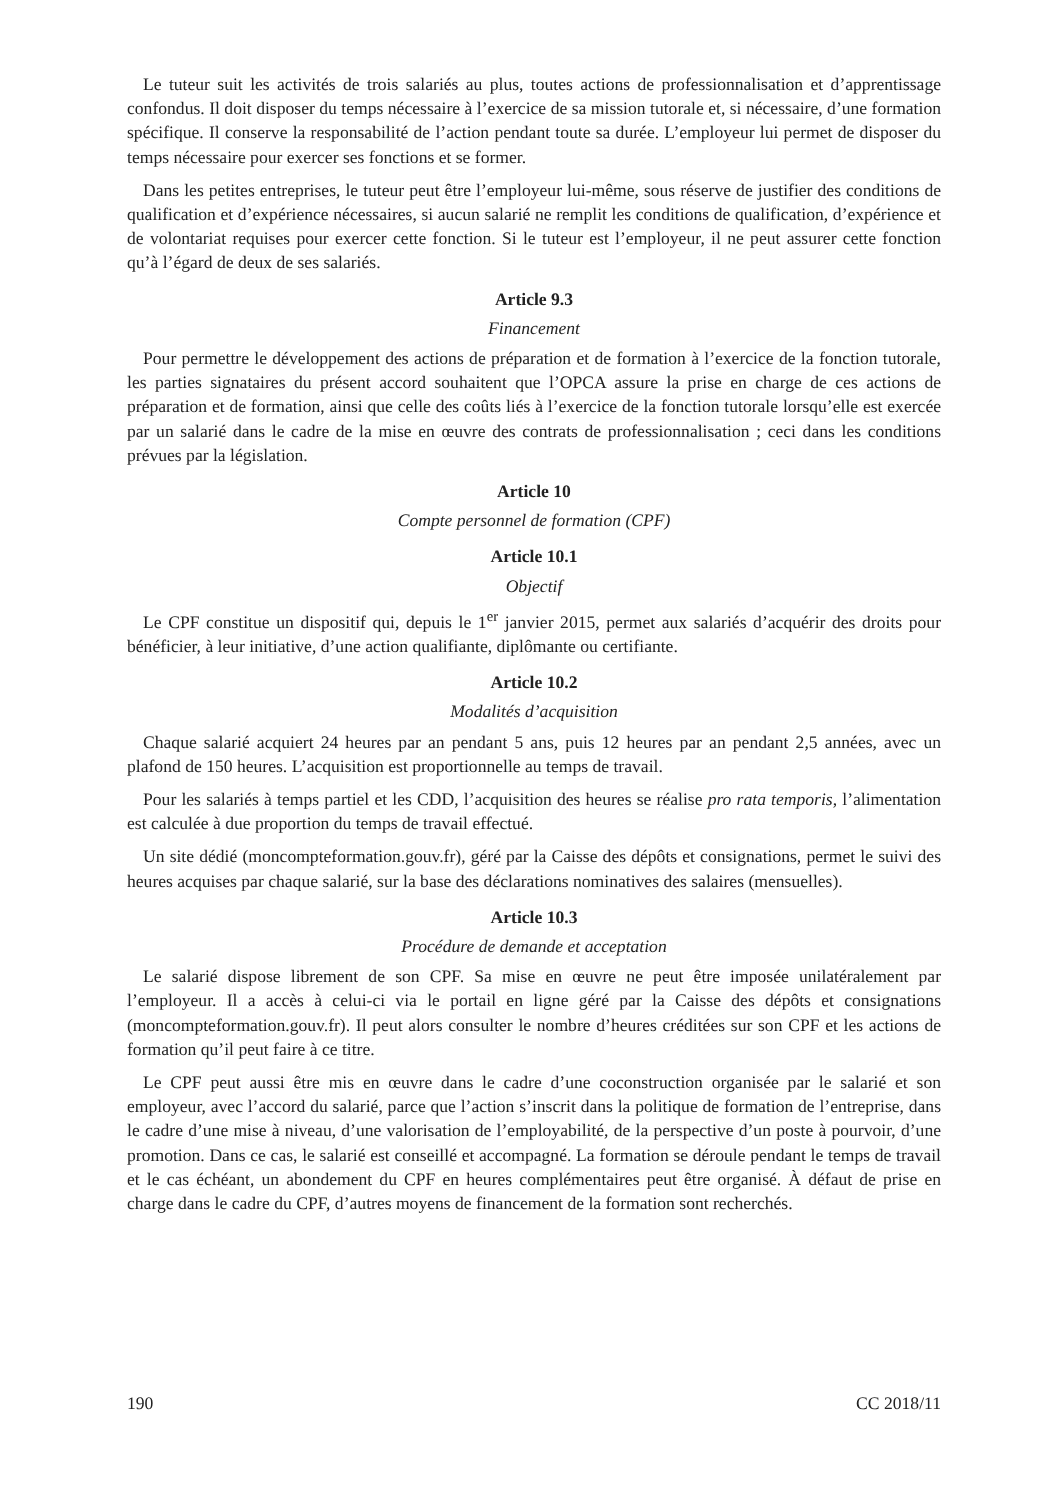Le tuteur suit les activités de trois salariés au plus, toutes actions de professionnalisation et d’apprentissage confondus. Il doit disposer du temps nécessaire à l’exercice de sa mission tutorale et, si nécessaire, d’une formation spécifique. Il conserve la responsabilité de l’action pendant toute sa durée. L’employeur lui permet de disposer du temps nécessaire pour exercer ses fonctions et se former.
Dans les petites entreprises, le tuteur peut être l’employeur lui-même, sous réserve de justifier des conditions de qualification et d’expérience nécessaires, si aucun salarié ne remplit les conditions de qualification, d’expérience et de volontariat requises pour exercer cette fonction. Si le tuteur est l’employeur, il ne peut assurer cette fonction qu’à l’égard de deux de ses salariés.
Article 9.3
Financement
Pour permettre le développement des actions de préparation et de formation à l’exercice de la fonction tutorale, les parties signataires du présent accord souhaitent que l’OPCA assure la prise en charge de ces actions de préparation et de formation, ainsi que celle des coûts liés à l’exercice de la fonction tutorale lorsqu’elle est exercée par un salarié dans le cadre de la mise en œuvre des contrats de professionnalisation ; ceci dans les conditions prévues par la législation.
Article 10
Compte personnel de formation (CPF)
Article 10.1
Objectif
Le CPF constitue un dispositif qui, depuis le 1<sup>er</sup> janvier 2015, permet aux salariés d’acquérir des droits pour bénéficier, à leur initiative, d’une action qualifiante, diplômante ou certifiante.
Article 10.2
Modalités d’acquisition
Chaque salarié acquiert 24 heures par an pendant 5 ans, puis 12 heures par an pendant 2,5 années, avec un plafond de 150 heures. L’acquisition est proportionnelle au temps de travail.
Pour les salariés à temps partiel et les CDD, l’acquisition des heures se réalise pro rata temporis, l’alimentation est calculée à due proportion du temps de travail effectué.
Un site dédié (moncompteformation.gouv.fr), géré par la Caisse des dépôts et consignations, permet le suivi des heures acquises par chaque salarié, sur la base des déclarations nominatives des salaires (mensuelles).
Article 10.3
Procédure de demande et acceptation
Le salarié dispose librement de son CPF. Sa mise en œuvre ne peut être imposée unilatéralement par l’employeur. Il a accès à celui-ci via le portail en ligne géré par la Caisse des dépôts et consignations (moncompteformation.gouv.fr). Il peut alors consulter le nombre d’heures créditées sur son CPF et les actions de formation qu’il peut faire à ce titre.
Le CPF peut aussi être mis en œuvre dans le cadre d’une coconstruction organisée par le salarié et son employeur, avec l’accord du salarié, parce que l’action s’inscrit dans la politique de formation de l’entreprise, dans le cadre d’une mise à niveau, d’une valorisation de l’employabilité, de la perspective d’un poste à pourvoir, d’une promotion. Dans ce cas, le salarié est conseillé et accompagné. La formation se déroule pendant le temps de travail et le cas échéant, un abondement du CPF en heures complémentaires peut être organisé. À défaut de prise en charge dans le cadre du CPF, d’autres moyens de financement de la formation sont recherchés.
190 CC 2018/11